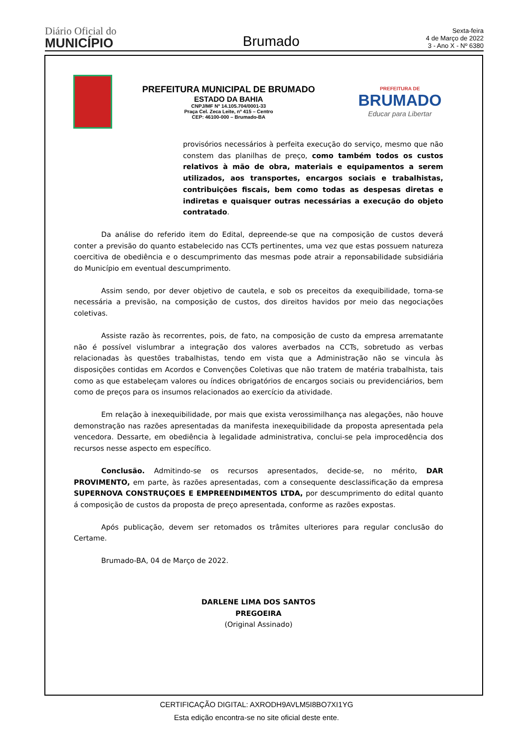Diário Oficial do
MUNICÍPIO
Brumado
Sexta-feira
4 de Março de 2022
3 - Ano X - Nº 6380
PREFEITURA MUNICIPAL DE BRUMADO
ESTADO DA BAHIA
CNPJ/MF Nº 14.105.704/0001-33
Praça Cel. Zeca Leite, nº 415 – Centro
CEP: 46100-000 – Brumado-BA
PREFEITURA DE
BRUMADO
Educar para Libertar
provisórios necessários à perfeita execução do serviço, mesmo que não constem das planilhas de preço, como também todos os custos relativos à mão de obra, materiais e equipamentos a serem utilizados, aos transportes, encargos sociais e trabalhistas, contribuições fiscais, bem como todas as despesas diretas e indiretas e quaisquer outras necessárias a execução do objeto contratado.
Da análise do referido item do Edital, depreende-se que na composição de custos deverá conter a previsão do quanto estabelecido nas CCTs pertinentes, uma vez que estas possuem natureza coercitiva de obediência e o descumprimento das mesmas pode atrair a reponsabilidade subsidiária do Município em eventual descumprimento.
Assim sendo, por dever objetivo de cautela, e sob os preceitos da exequibilidade, torna-se necessária a previsão, na composição de custos, dos direitos havidos por meio das negociações coletivas.
Assiste razão às recorrentes, pois, de fato, na composição de custo da empresa arrematante não é possível vislumbrar a integração dos valores averbados na CCTs, sobretudo as verbas relacionadas às questões trabalhistas, tendo em vista que a Administração não se vincula às disposições contidas em Acordos e Convenções Coletivas que não tratem de matéria trabalhista, tais como as que estabeleçam valores ou índices obrigatórios de encargos sociais ou previdenciários, bem como de preços para os insumos relacionados ao exercício da atividade.
Em relação à inexequibilidade, por mais que exista verossimilhança nas alegações, não houve demonstração nas razões apresentadas da manifesta inexequibilidade da proposta apresentada pela vencedora. Dessarte, em obediência à legalidade administrativa, conclui-se pela improcedência dos recursos nesse aspecto em específico.
Conclusão. Admitindo-se os recursos apresentados, decide-se, no mérito, DAR PROVIMENTO, em parte, às razões apresentadas, com a consequente desclassificação da empresa SUPERNOVA CONSTRUÇOES E EMPREENDIMENTOS LTDA, por descumprimento do edital quanto á composição de custos da proposta de preço apresentada, conforme as razões expostas.
Após publicação, devem ser retomados os trâmites ulteriores para regular conclusão do Certame.
Brumado-BA, 04 de Março de 2022.
DARLENE LIMA DOS SANTOS
PREGOEIRA
(Original Assinado)
CERTIFICAÇÃO DIGITAL: AXRODH9AVLM5I8BO7XI1YG
Esta edição encontra-se no site oficial deste ente.